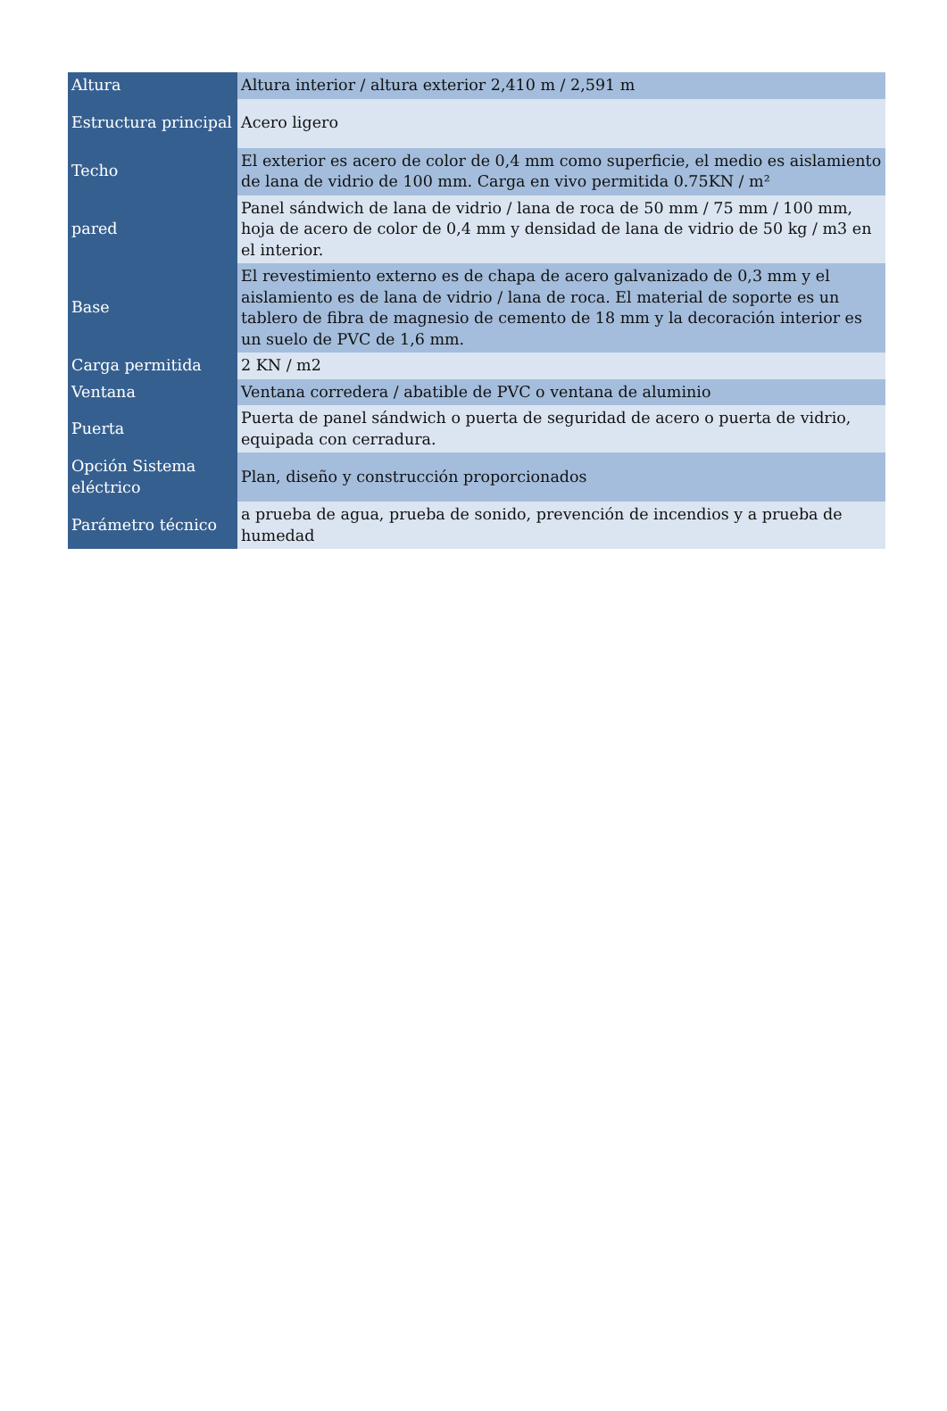| Altura | Altura interior / altura exterior 2,410 m / 2,591 m |
| Estructura principal | Acero ligero |
| Techo | El exterior es acero de color de 0,4 mm como superficie, el medio es aislamiento de lana de vidrio de 100 mm. Carga en vivo permitida 0.75KN / m² |
| pared | Panel sándwich de lana de vidrio / lana de roca de 50 mm / 75 mm / 100 mm, hoja de acero de color de 0,4 mm y densidad de lana de vidrio de 50 kg / m3 en el interior. |
| Base | El revestimiento externo es de chapa de acero galvanizado de 0,3 mm y el aislamiento es de lana de vidrio / lana de roca. El material de soporte es un tablero de fibra de magnesio de cemento de 18 mm y la decoración interior es un suelo de PVC de 1,6 mm. |
| Carga permitida | 2 KN / m2 |
| Ventana | Ventana corredera / abatible de PVC o ventana de aluminio |
| Puerta | Puerta de panel sándwich o puerta de seguridad de acero o puerta de vidrio, equipada con cerradura. |
| Opción Sistema eléctrico | Plan, diseño y construcción proporcionados |
| Parámetro técnico | a prueba de agua, prueba de sonido, prevención de incendios y a prueba de humedad |